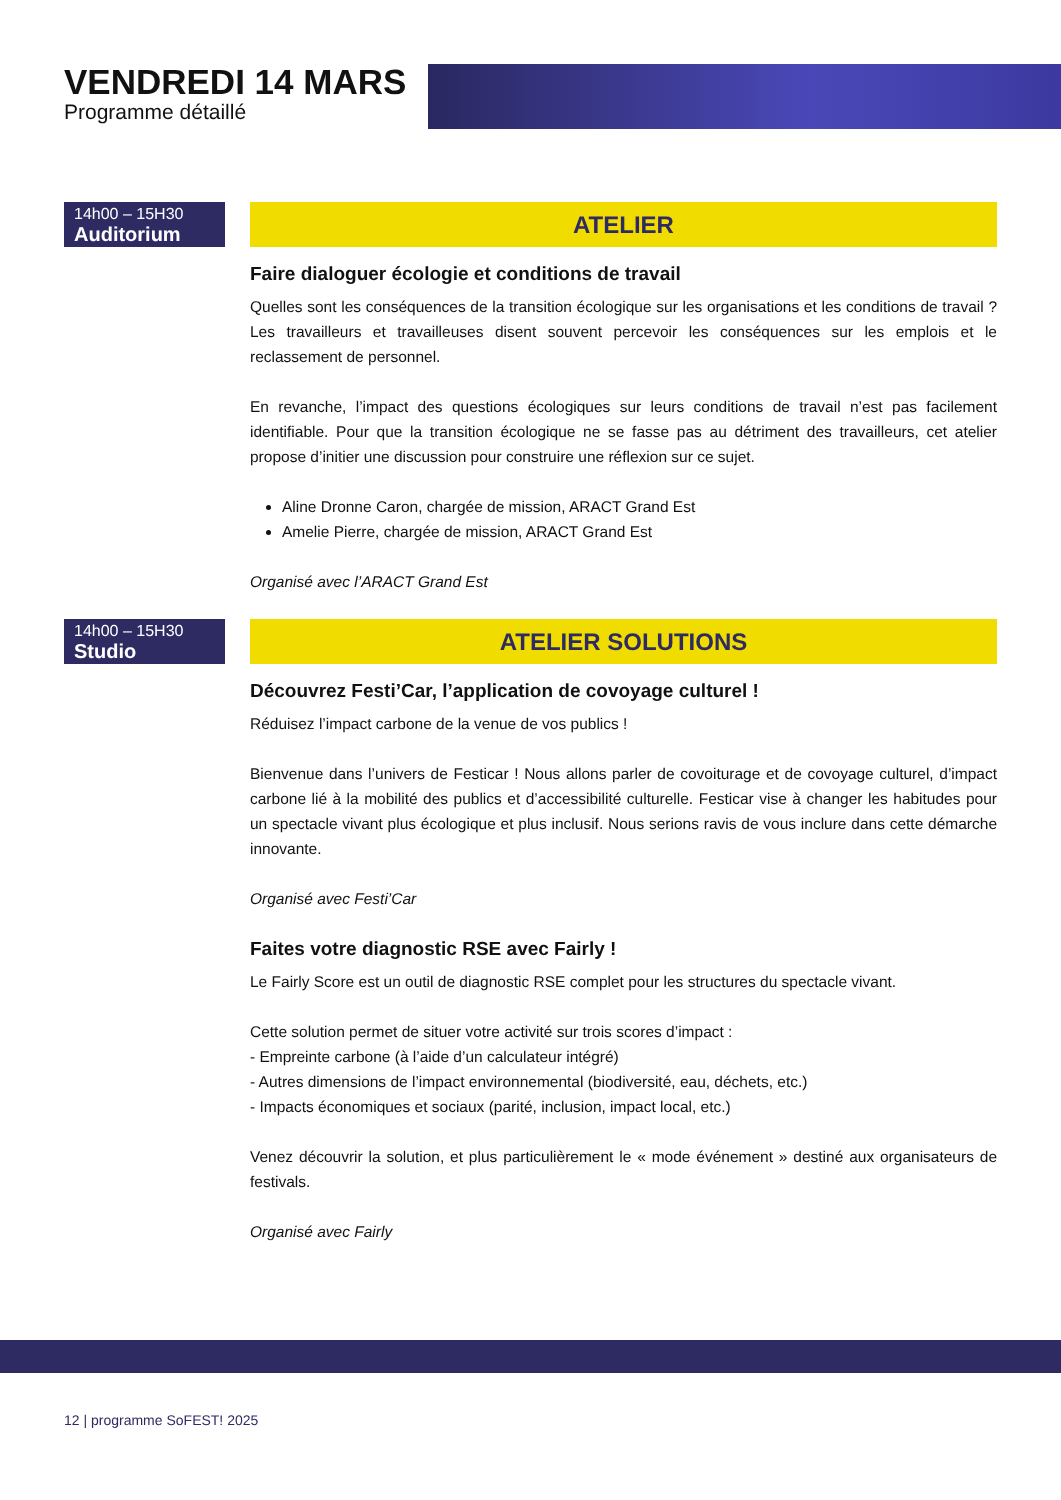VENDREDI 14 MARS
Programme détaillé
14h00 – 15H30
Auditorium
ATELIER
Faire dialoguer écologie et conditions de travail
Quelles sont les conséquences de la transition écologique sur les organisations et les conditions de travail ? Les travailleurs et travailleuses disent souvent percevoir les conséquences sur les emplois et le reclassement de personnel.
En revanche, l’impact des questions écologiques sur leurs conditions de travail n’est pas facilement identifiable. Pour que la transition écologique ne se fasse pas au détriment des travailleurs, cet atelier propose d’initier une discussion pour construire une réflexion sur ce sujet.
Aline Dronne Caron, chargée de mission, ARACT Grand Est
Amelie Pierre, chargée de mission, ARACT Grand Est
Organisé avec l’ARACT Grand Est
14h00 – 15H30
Studio
ATELIER SOLUTIONS
Découvrez Festi’Car, l’application de covoyage culturel !
Réduisez l’impact carbone de la venue de vos publics !
Bienvenue dans l’univers de Festicar ! Nous allons parler de covoiturage et de covoyage culturel, d’impact carbone lié à la mobilité des publics et d’accessibilité culturelle. Festicar vise à changer les habitudes pour un spectacle vivant plus écologique et plus inclusif. Nous serions ravis de vous inclure dans cette démarche innovante.
Organisé avec Festi’Car
Faites votre diagnostic RSE avec Fairly !
Le Fairly Score est un outil de diagnostic RSE complet pour les structures du spectacle vivant.
Cette solution permet de situer votre activité sur trois scores d’impact :
- Empreinte carbone (à l’aide d’un calculateur intégré)
- Autres dimensions de l’impact environnemental (biodiversité, eau, déchets, etc.)
- Impacts économiques et sociaux (parité, inclusion, impact local, etc.)
Venez découvrir la solution, et plus particulièrement le « mode événement » destiné aux organisateurs de festivals.
Organisé avec Fairly
12 | programme SoFEST! 2025